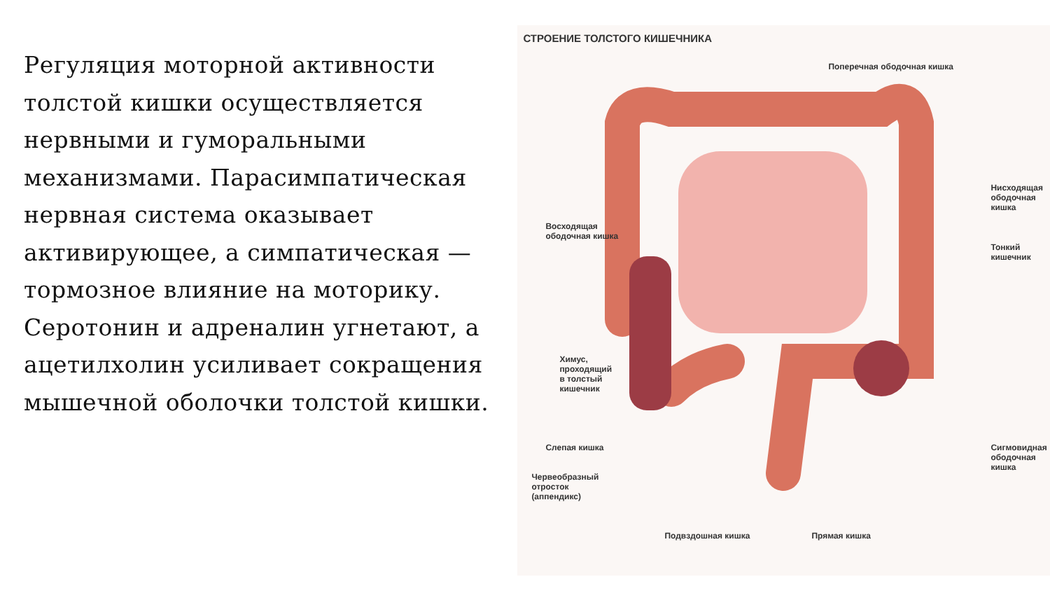Регуляция моторной активности толстой кишки осуществляется нервными и гуморальными механизмами. Парасимпатическая нервная система оказывает активирующее, а симпатическая — тормозное влияние на моторику. Серотонин и адреналин угнетают, а ацетилхолин усиливает сокращения мышечной оболочки толстой кишки.
СТРОЕНИЕ ТОЛСТОГО КИШЕЧНИКА
Поперечная ободочная кишка
Нисходящая
ободочная
кишка
Восходящая
ободочная кишка
Тонкий
кишечник
Химус,
проходящий
в толстый
кишечник
Слепая кишка
Сигмовидная
ободочная
кишка
Червеобразный
отросток
(аппендикс)
Подвздошная кишка Прямая кишка